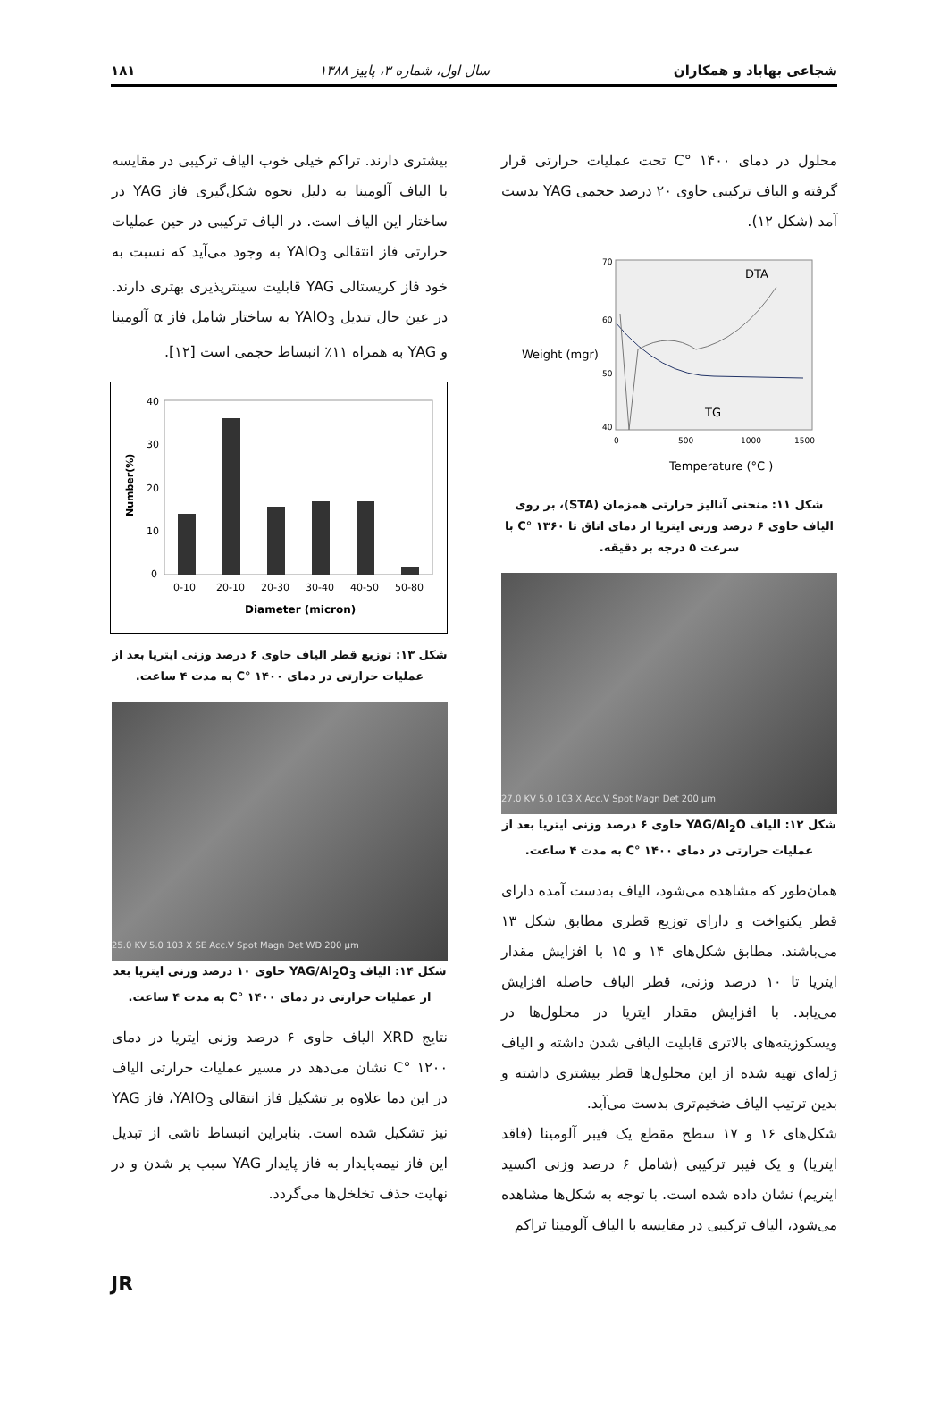شجاعی بهاباد و همکاران سال اول، شماره ۳، پاییز ۱۳۸۸ ۱۸۱
محلول در دمای ۱۴۰۰ °C تحت عملیات حرارتی قرار گرفته و الیاف ترکیبی حاوی ۲۰ درصد حجمی YAG بدست آمد (شکل ۱۲).
DTA
TG
Weight (mgr)
70
60
50
40
0
500
1000
1500
Temperature (°C )
شکل ۱۱: منحنی آنالیز حرارتی همزمان (STA)، بر روی الیاف حاوی ۶ درصد وزنی ایتریا از دمای اتاق تا ۱۳۶۰ °C با سرعت ۵ درجه بر دقیقه.
27.0 KV 5.0 103 X Acc.V Spot Magn Det 200 µm
شکل ۱۲: الیاف YAG/Al<sub>2</sub>O حاوی ۶ درصد وزنی ایتریا بعد از عملیات حرارتی در دمای ۱۴۰۰ °C به مدت ۴ ساعت.
همان‌طور که مشاهده می‌شود، الیاف به‌دست آمده دارای قطر یکنواخت و دارای توزیع قطری مطابق شکل ۱۳ می‌باشند. مطابق شکل‌های ۱۴ و ۱۵ با افزایش مقدار ایتریا تا ۱۰ درصد وزنی، قطر الیاف حاصله افزایش می‌یابد. با افزایش مقدار ایتریا در محلول‌ها در ویسکوزیته‌های بالاتری قابلیت الیافی شدن داشته و الیاف ژله‌ای تهیه شده از این محلول‌ها قطر بیشتری داشته و بدین ترتیب الیاف ضخیم‌تری بدست می‌آید.
شکل‌های ۱۶ و ۱۷ سطح مقطع یک فیبر آلومینا (فاقد ایتریا) و یک فیبر ترکیبی (شامل ۶ درصد وزنی اکسید ایتریم) نشان داده شده است. با توجه به شکل‌ها مشاهده می‌شود، الیاف ترکیبی در مقایسه با الیاف آلومینا تراکم
بیشتری دارند. تراکم خیلی خوب الیاف ترکیبی در مقایسه با الیاف آلومینا به دلیل نحوه شکل‌گیری فاز YAG در ساختار این الیاف است. در الیاف ترکیبی در حین عملیات حرارتی فاز انتقالی YAlO<sub>3</sub> به وجود می‌آید که نسبت به خود فاز کریستالی YAG قابلیت سینترپذیری بهتری دارند. در عین حال تبدیل YAlO<sub>3</sub> به ساختار شامل فاز α آلومینا و YAG به همراه ۱۱٪ انبساط حجمی است [۱۲].
40
30
20
10
0
0-10
20-10
20-30
30-40
40-50
50-80
Diameter (micron)
Number(%)
شکل ۱۳: توزیع قطر الیاف حاوی ۶ درصد وزنی ایتریا بعد از عملیات حرارتی در دمای ۱۴۰۰ °C به مدت ۴ ساعت.
25.0 KV 5.0 103 X SE Acc.V Spot Magn Det WD 200 µm
شکل ۱۴: الیاف YAG/Al<sub>2</sub>O<sub>3</sub> حاوی ۱۰ درصد وزنی ایتریا بعد از عملیات حرارتی در دمای ۱۴۰۰ °C به مدت ۴ ساعت.
نتایج XRD الیاف حاوی ۶ درصد وزنی ایتریا در دمای ۱۲۰۰ °C نشان می‌دهد در مسیر عملیات حرارتی الیاف در این دما علاوه بر تشکیل فاز انتقالی YAlO<sub>3</sub>، فاز YAG نیز تشکیل شده است. بنابراین انبساط ناشی از تبدیل این فاز نیمه‌پایدار به فاز پایدار YAG سبب پر شدن و در نهایت حذف تخلخل‌ها می‌گردد.
JR